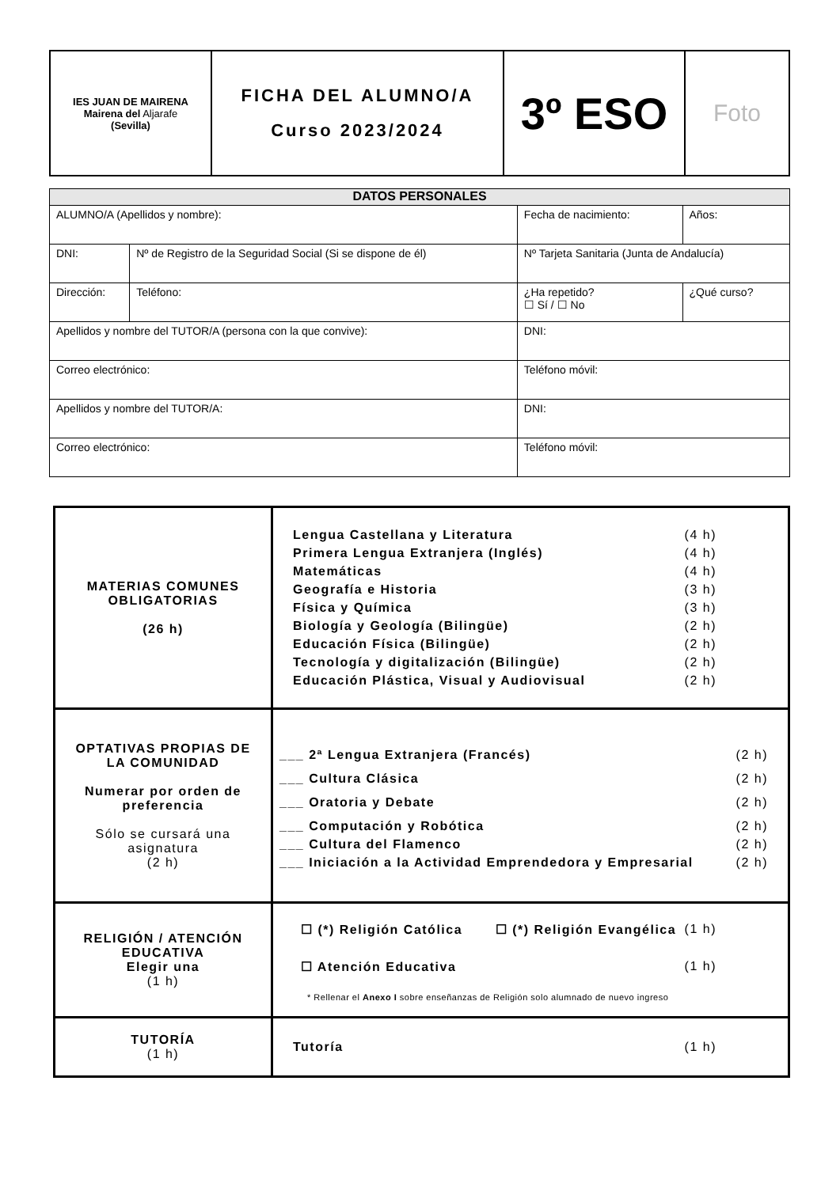| IES JUAN DE MAIRENA Mairena del Aljarafe (Sevilla) | FICHA DEL ALUMNO/A Curso 2023/2024 | 3º ESO | Foto |
| DATOS PERSONALES | | | | | |
| --- | --- | --- | --- | --- | --- |
| ALUMNO/A (Apellidos y nombre): | | | Fecha de nacimiento: | | Años: |
| DNI: | Nº de Registro de la Seguridad Social (Si se dispone de él) | | Nº Tarjeta Sanitaria (Junta de Andalucía) | | |
| Dirección: | | Teléfono: | ¿Ha repetido? ☐ Sí / ☐ No | ¿Qué curso? | |
| Apellidos y nombre del TUTOR/A (persona con la que convive): | | | DNI: | | |
| Correo electrónico: | | | Teléfono móvil: | | |
| Apellidos y nombre del TUTOR/A: | | | DNI: | | |
| Correo electrónico: | | | Teléfono móvil: | | |
| MATERIAS COMUNES OBLIGATORIAS (26 h) | Lengua Castellana y Literatura (4 h) Primera Lengua Extranjera (Inglés) (4 h) Matemáticas (4 h) Geografía e Historia (3 h) Física y Química (3 h) Biología y Geología (Bilingüe) (2 h) Educación Física (Bilingüe) (2 h) Tecnología y digitalización (Bilingüe) (2 h) Educación Plástica, Visual y Audiovisual (2 h) |
| OPTATIVAS PROPIAS DE LA COMUNIDAD Numerar por orden de preferencia Sólo se cursará una asignatura (2 h) | ___ 2ª Lengua Extranjera (Francés) (2 h) ___ Cultura Clásica (2 h) ___ Oratoria y Debate (2 h) ___ Computación y Robótica (2 h) ___ Cultura del Flamenco (2 h) ___ Iniciación a la Actividad Emprendedora y Empresarial (2 h) |
| RELIGIÓN / ATENCIÓN EDUCATIVA Elegir una (1 h) | ☐ (*) Religión Católica ☐ (*) Religión Evangélica (1 h) ☐ Atención Educativa (1 h) * Rellenar el Anexo I sobre enseñanzas de Religión solo alumnado de nuevo ingreso |
| TUTORÍA (1 h) | Tutoría (1 h) |